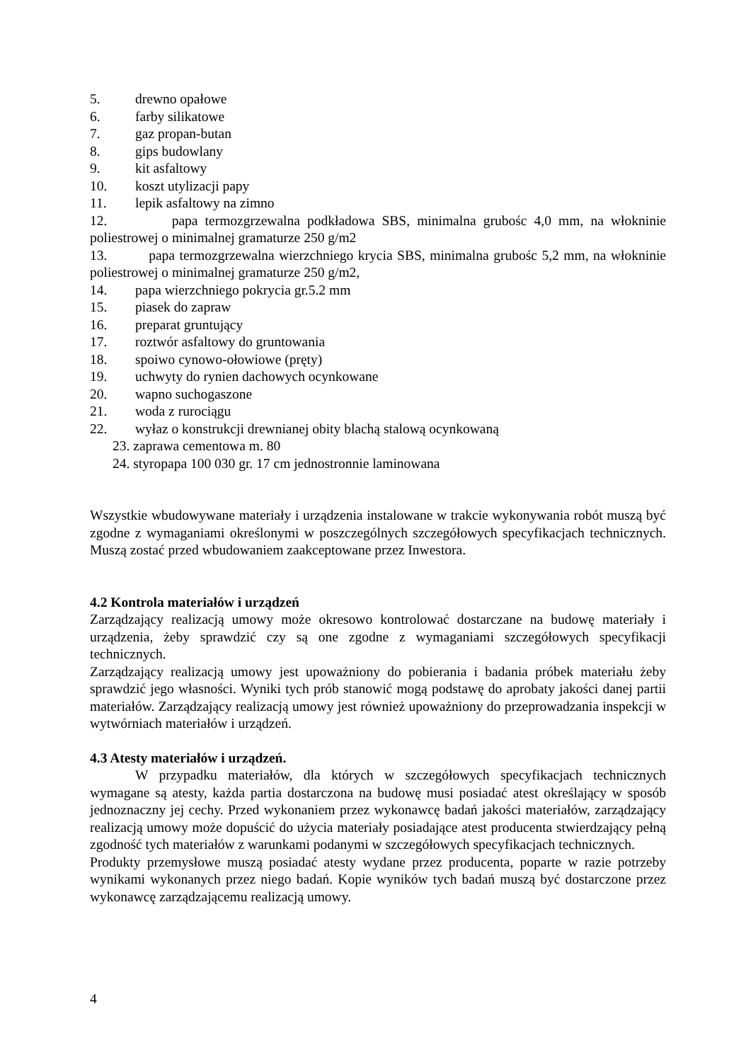5. drewno opałowe
6. farby silikatowe
7. gaz propan-butan
8. gips budowlany
9. kit asfaltowy
10. koszt utylizacji papy
11. lepik asfaltowy na zimno
12. papa termozgrzewalna podkładowa SBS, minimalna grubośc 4,0 mm, na włokninie poliestrowej o minimalnej gramaturze 250 g/m2
13. papa termozgrzewalna wierzchniego krycia SBS, minimalna grubośc 5,2 mm, na włokninie poliestrowej o minimalnej gramaturze 250 g/m2,
14. papa wierzchniego pokrycia gr.5.2 mm
15. piasek do zapraw
16. preparat gruntujący
17. roztwór asfaltowy do gruntowania
18. spoiwo cynowo-ołowiowe (pręty)
19. uchwyty do rynien dachowych ocynkowane
20. wapno suchogaszone
21. woda z rurociągu
22. wyłaz o konstrukcji drewnianej obity blachą stalową ocynkowaną
23. zaprawa cementowa m. 80
24. styropapa 100 030 gr. 17 cm jednostronnie laminowana
Wszystkie wbudowywane materiały i urządzenia instalowane w trakcie wykonywania robót muszą być zgodne z wymaganiami określonymi w poszczególnych szczegółowych specyfikacjach technicznych. Muszą zostać przed wbudowaniem zaakceptowane przez Inwestora.
4.2 Kontrola materiałów i urządzeń
Zarządzający realizacją umowy może okresowo kontrolować dostarczane na budowę materiały i urządzenia, żeby sprawdzić czy są one zgodne z wymaganiami szczegółowych specyfikacji technicznych.
Zarządzający realizacją umowy jest upoważniony do pobierania i badania próbek materiału żeby sprawdzić jego własności. Wyniki tych prób stanowić mogą podstawę do aprobaty jakości danej partii materiałów. Zarządzający realizacją umowy jest również upoważniony do przeprowadzania inspekcji w wytwórniach materiałów i urządzeń.
4.3 Atesty materiałów i urządzeń.
W przypadku materiałów, dla których w szczegółowych specyfikacjach technicznych wymagane są atesty, każda partia dostarczona na budowę musi posiadać atest określający w sposób jednoznaczny jej cechy. Przed wykonaniem przez wykonawcę badań jakości materiałów, zarządzający realizacją umowy może dopuścić do użycia materiały posiadające atest producenta stwierdzający pełną zgodność tych materiałów z warunkami podanymi w szczegółowych specyfikacjach technicznych.
Produkty przemysłowe muszą posiadać atesty wydane przez producenta, poparte w razie potrzeby wynikami wykonanych przez niego badań. Kopie wyników tych badań muszą być dostarczone przez wykonawcę zarządzającemu realizacją umowy.
4